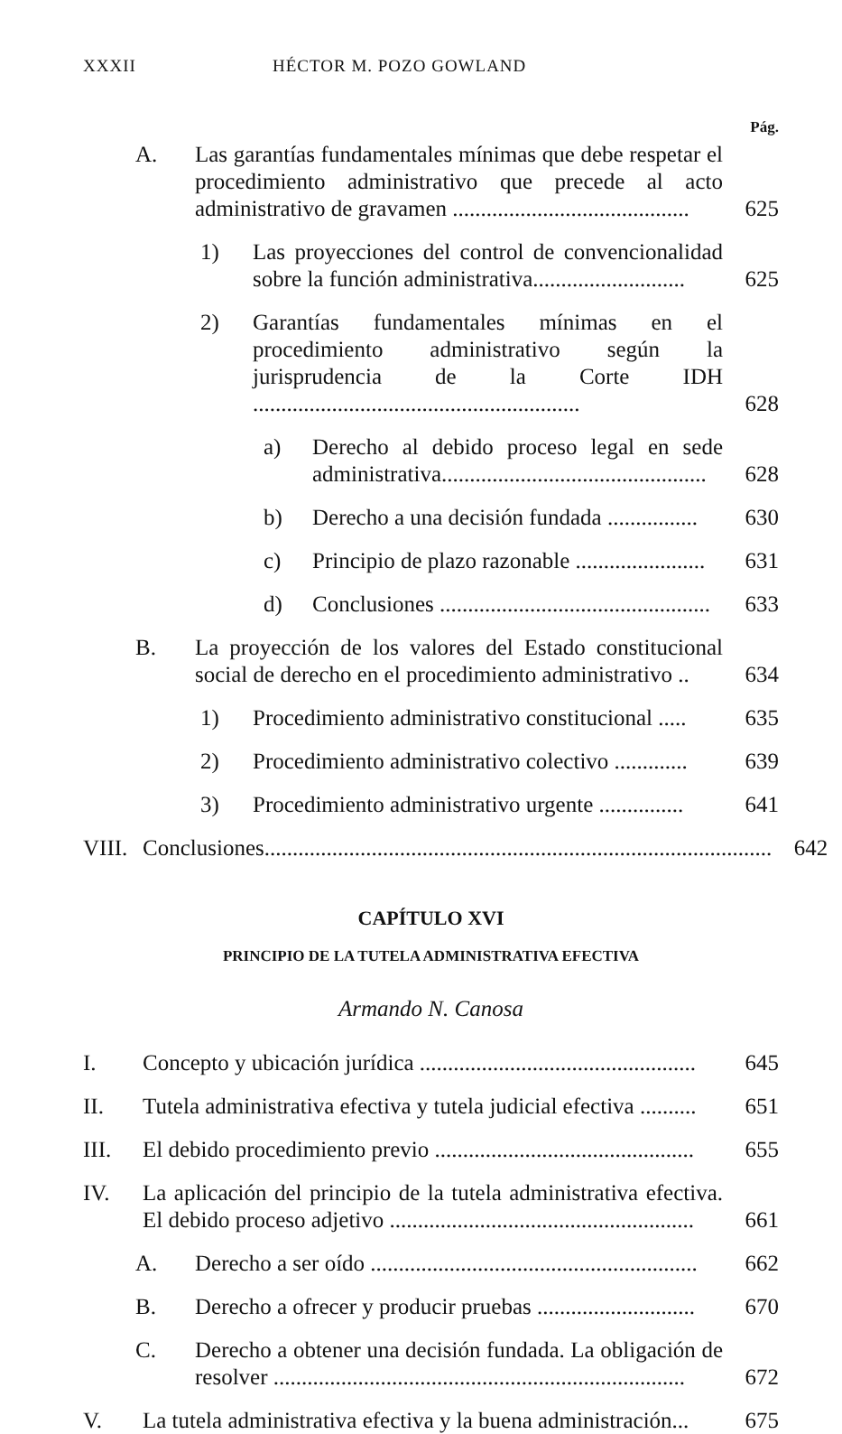XXXII HÉCTOR M. POZO GOWLAND
Pág.
A. Las garantías fundamentales mínimas que debe respetar el procedimiento administrativo que precede al acto administrativo de gravamen .......................................... 625
1) Las proyecciones del control de convencionalidad sobre la función administrativa........................... 625
2) Garantías fundamentales mínimas en el procedimiento administrativo según la jurisprudencia de la Corte IDH .......................................................... 628
a) Derecho al debido proceso legal en sede administrativa............................................... 628
b) Derecho a una decisión fundada ................ 630
c) Principio de plazo razonable ....................... 631
d) Conclusiones ................................................ 633
B. La proyección de los valores del Estado constitucional social de derecho en el procedimiento administrativo .. 634
1) Procedimiento administrativo constitucional ..... 635
2) Procedimiento administrativo colectivo ............. 639
3) Procedimiento administrativo urgente ............... 641
VIII. Conclusiones.......................................................................................... 642
CAPÍTULO XVI
PRINCIPIO DE LA TUTELA ADMINISTRATIVA EFECTIVA
Armando N. Canosa
I. Concepto y ubicación jurídica ................................................. 645
II. Tutela administrativa efectiva y tutela judicial efectiva .......... 651
III. El debido procedimiento previo .............................................. 655
IV. La aplicación del principio de la tutela administrativa efectiva. El debido proceso adjetivo ...................................................... 661
A. Derecho a ser oído .......................................................... 662
B. Derecho a ofrecer y producir pruebas ............................ 670
C. Derecho a obtener una decisión fundada. La obligación de resolver ......................................................................... 672
V. La tutela administrativa efectiva y la buena administración... 675